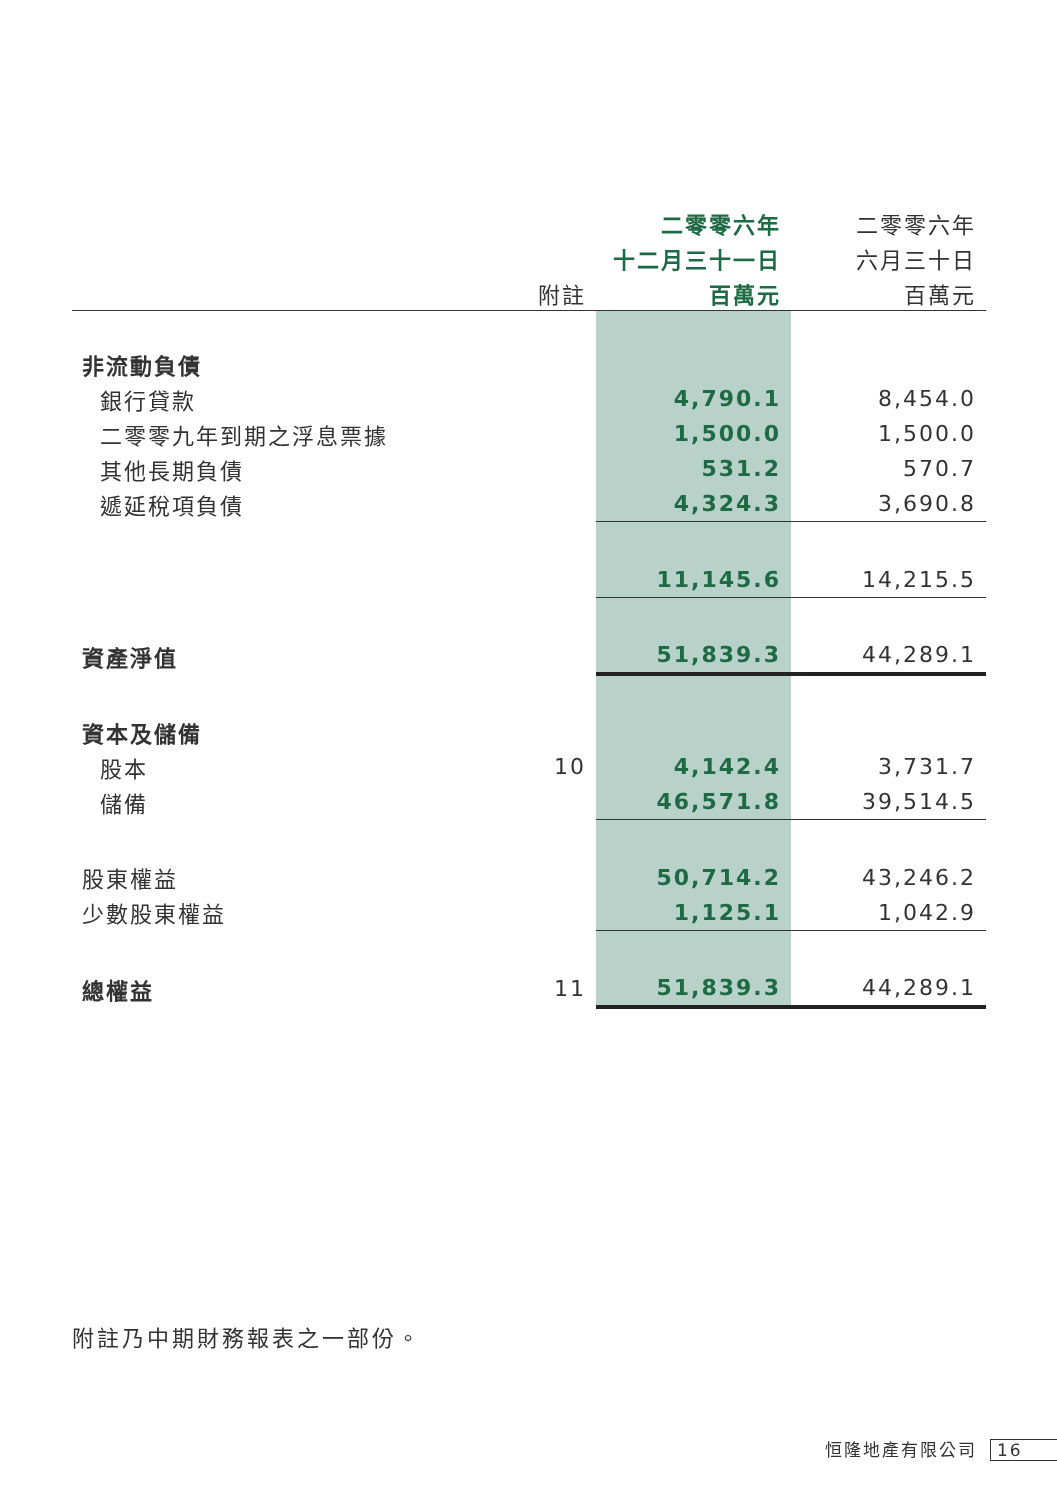| | | 二零零六年 | 二零零六年 |
| --- | --- | --- | --- |
| | | 十二月三十一日 | 六月三十日 |
| | 附註 | 百萬元 | 百萬元 |
| 非流動負債 | | | |
| 銀行貸款 | | 4,790.1 | 8,454.0 |
| 二零零九年到期之浮息票據 | | 1,500.0 | 1,500.0 |
| 其他長期負債 | | 531.2 | 570.7 |
| 遞延稅項負債 | | 4,324.3 | 3,690.8 |
| | | 11,145.6 | 14,215.5 |
| 資產淨值 | | 51,839.3 | 44,289.1 |
| 資本及儲備 | | | |
| 股本 | 10 | 4,142.4 | 3,731.7 |
| 儲備 | | 46,571.8 | 39,514.5 |
| 股東權益 | | 50,714.2 | 43,246.2 |
| 少數股東權益 | | 1,125.1 | 1,042.9 |
| 總權益 | 11 | 51,839.3 | 44,289.1 |
附註乃中期財務報表之一部份。
恒隆地產有限公司 16